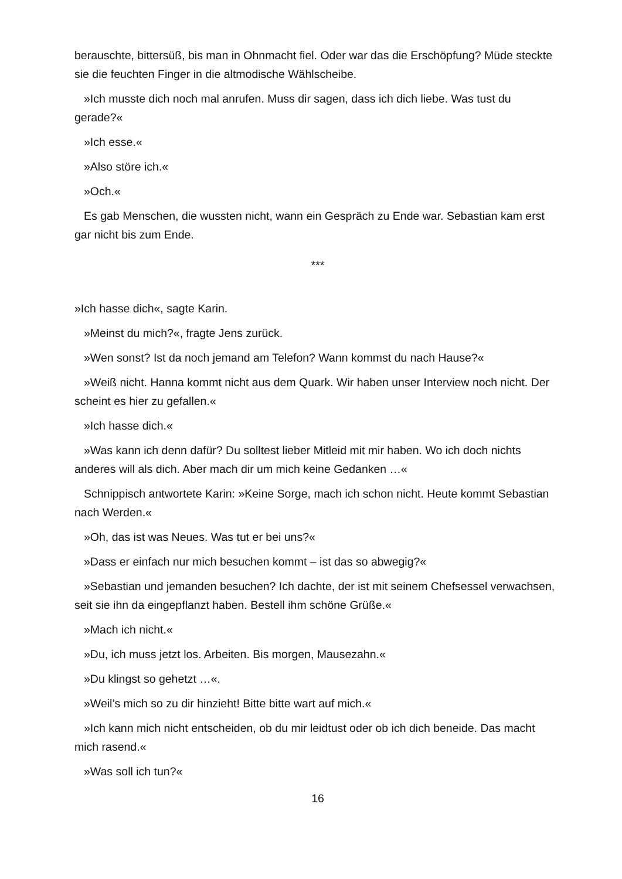berauschte, bittersüß, bis man in Ohnmacht fiel. Oder war das die Erschöpfung? Müde steckte sie die feuchten Finger in die altmodische Wählscheibe.
»Ich musste dich noch mal anrufen. Muss dir sagen, dass ich dich liebe. Was tust du gerade?«
»Ich esse.«
»Also störe ich.«
»Och.«
Es gab Menschen, die wussten nicht, wann ein Gespräch zu Ende war. Sebastian kam erst gar nicht bis zum Ende.
***
»Ich hasse dich«, sagte Karin.
»Meinst du mich?«, fragte Jens zurück.
»Wen sonst? Ist da noch jemand am Telefon? Wann kommst du nach Hause?«
»Weiß nicht. Hanna kommt nicht aus dem Quark. Wir haben unser Interview noch nicht. Der scheint es hier zu gefallen.«
»Ich hasse dich.«
»Was kann ich denn dafür? Du solltest lieber Mitleid mit mir haben. Wo ich doch nichts anderes will als dich. Aber mach dir um mich keine Gedanken …«
Schnippisch antwortete Karin: »Keine Sorge, mach ich schon nicht. Heute kommt Sebastian nach Werden.«
»Oh, das ist was Neues. Was tut er bei uns?«
»Dass er einfach nur mich besuchen kommt – ist das so abwegig?«
»Sebastian und jemanden besuchen? Ich dachte, der ist mit seinem Chefsessel verwachsen, seit sie ihn da eingepflanzt haben. Bestell ihm schöne Grüße.«
»Mach ich nicht.«
»Du, ich muss jetzt los. Arbeiten. Bis morgen, Mausezahn.«
»Du klingst so gehetzt …«.
»Weil’s mich so zu dir hinzieht! Bitte bitte wart auf mich.«
»Ich kann mich nicht entscheiden, ob du mir leidtust oder ob ich dich beneide. Das macht mich rasend.«
»Was soll ich tun?«
16